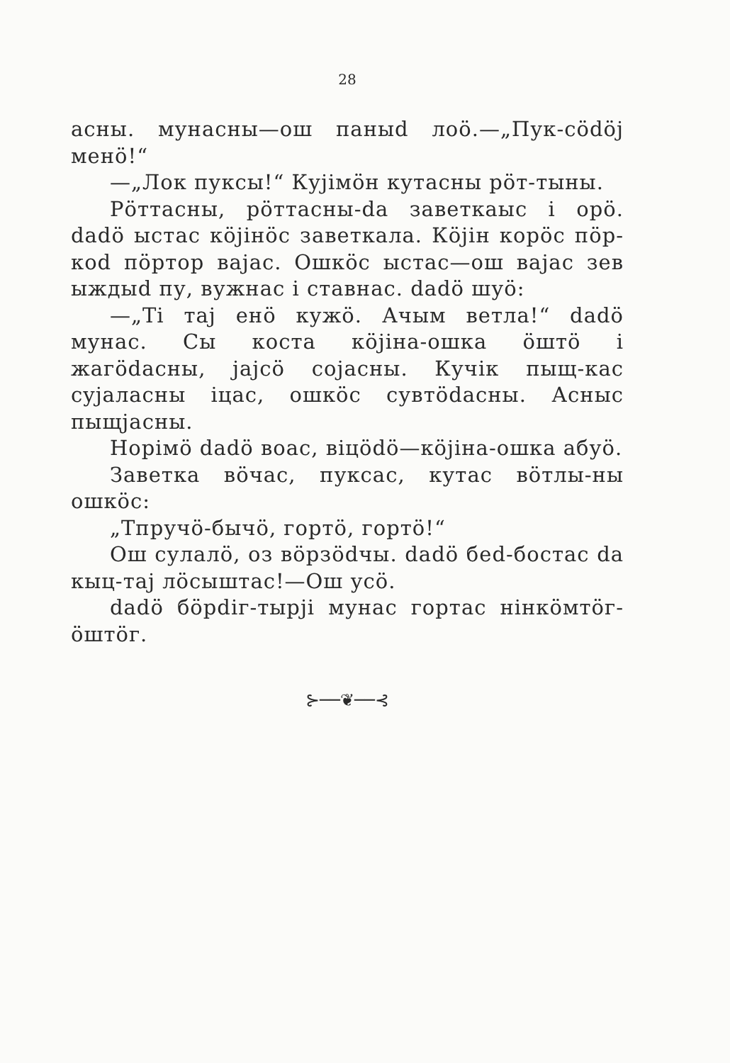28
асны. мунасны—ош паныd лоӧ.—„Пук-сӧdӧj менӧ!“
—„Лок пукcы!“ Куjімӧн кутасны рӧт-тыны.
Рӧттасны, рӧттасны-da заветкаыс і орӧ. dadӧ ыстас кӧjінӧс заветкала. Кӧjін корӧс пӧр-коd пӧртор ваjас. Ошкӧс ыстас—ош ваjас зев ыждыd пу, вужнас і ставнас. dadӧ шуӧ:
—„Ті таj енӧ кужӧ. Ачым ветла!“ dadӧ мунас. Сы коста кӧjіна-ошка ӧштӧ і жагӧdасны, jajсӧ сojасны. Кучік пыщ-кас сyjаласны іцас, ошкӧс сувтӧdасны. Аcныс пыщjасны.
Норімӧ dadӧ воас, віцӧdӧ—кӧjіна-ошка абуӧ.
Заветка вӧчас, пукcас, кутас вӧтлы-ны ошкӧс:
„Тпручӧ-бычӧ, гортӧ, гортӧ!“
Ош сулалӧ, оз вӧрзӧdчы. dadӧ беd-боcтас da кыц-таj лӧсыштас!—Ош усӧ.
dadӧ бӧрdіг-тырjі мунас гортас нінкӧмтӧг-ӧштӧг.
⊱──❦──⊰